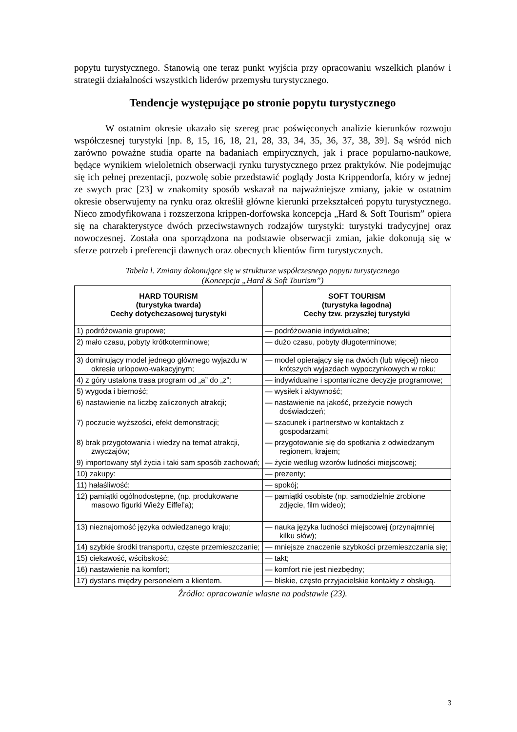popytu turystycznego. Stanowią one teraz punkt wyjścia przy opracowaniu wszelkich planów i strategii działalności wszystkich liderów przemysłu turystycznego.
Tendencje występujące po stronie popytu turystycznego
W ostatnim okresie ukazało się szereg prac poświęconych analizie kierunków rozwoju współczesnej turystyki [np. 8, 15, 16, 18, 21, 28, 33, 34, 35, 36, 37, 38, 39]. Są wśród nich zarówno poważne studia oparte na badaniach empirycznych, jak i prace popularno-naukowe, będące wynikiem wieloletnich obserwacji rynku turystycznego przez praktyków. Nie podejmując się ich pełnej prezentacji, pozwolę sobie przedstawić poglądy Josta Krippendorfa, który w jednej ze swych prac [23] w znakomity sposób wskazał na najważniejsze zmiany, jakie w ostatnim okresie obserwujemy na rynku oraz określił główne kierunki przekształceń popytu turystycznego. Nieco zmodyfikowana i rozszerzona krippen-dorfowska koncepcja „Hard & Soft Tourism” opiera się na charakterystyce dwóch przeciwstawnych rodzajów turystyki: turystyki tradycyjnej oraz nowoczesnej. Została ona sporządzona na podstawie obserwacji zmian, jakie dokonują się w sferze potrzeb i preferencji dawnych oraz obecnych klientów firm turystycznych.
Tabela l. Zmiany dokonujące się w strukturze współczesnego popytu turystycznego
(Koncepcja „Hard & Soft Tourism”)
| HARD TOURISM (turystyka twarda) Cechy dotychczasowej turystyki | SOFT TOURISM (turystyka łagodna) Cechy tzw. przyszłej turystyki |
| --- | --- |
| 1) podróżowanie grupowe; | — podróżowanie indywidualne; |
| 2) mało czasu, pobyty krótkoterminowe; | — dużo czasu, pobyty długoterminowe; |
| 3) dominujący model jednego głównego wyjazdu w okresie urlopowo-wakacyjnym; | — model opierający się na dwóch (lub więcej) nieco krótszych wyjazdach wypoczynkowych w roku; |
| 4) z góry ustalona trasa program od „a” do „z”; | — indywidualne i spontaniczne decyzje programowe; |
| 5) wygoda i bierność; | — wysiłek i aktywność; |
| 6) nastawienie na liczbę zaliczonych atrakcji; | — nastawienie na jakość, przeżycie nowych doświadczeń; |
| 7) poczucie wyższości, efekt demonstracji; | — szacunek i partnerstwo w kontaktach z gospodarzami; |
| 8) brak przygotowania i wiedzy na temat atrakcji, zwyczajów; | — przygotowanie się do spotkania z odwiedzanym regionem, krajem; |
| 9) importowany styl życia i taki sam sposób zachowań; | — życie według wzorów ludności miejscowej; |
| 10) zakupy: | — prezenty; |
| 11) hałaśliwość: | — spokój; |
| 12) pamiątki ogólnodostępne, (np. produkowane masowo figurki Wieży Eiffel’a); | — pamiątki osobiste (np. samodzielnie zrobione zdjęcie, film wideo); |
| 13) nieznajomość języka odwiedzanego kraju; | — nauka języka ludności miejscowej (przynajmniej kilku słów); |
| 14) szybkie środki transportu, częste przemieszczanie; | — mniejsze znaczenie szybkości przemieszczania się; |
| 15) ciekawość, wścibskość; | — takt; |
| 16) nastawienie na komfort; | — komfort nie jest niezbędny; |
| 17) dystans między personelem a klientem. | — bliskie, często przyjacielskie kontakty z obsługą. |
Źródło: opracowanie własne na podstawie (23).
3